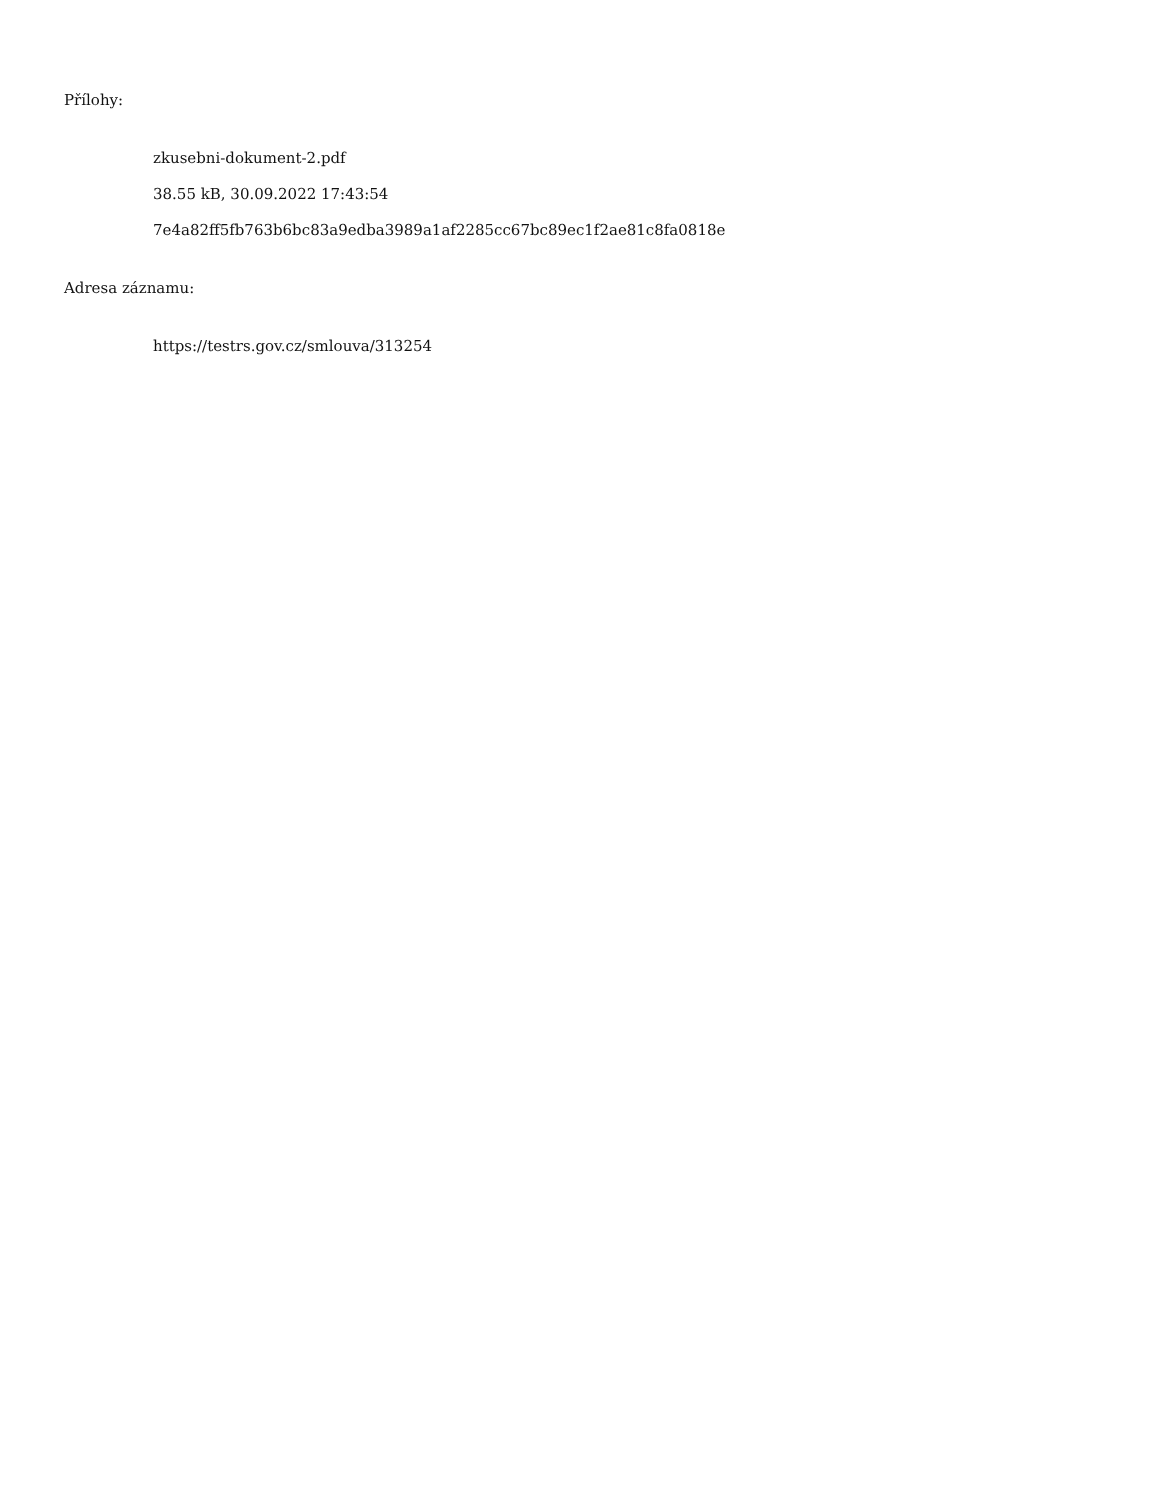Přílohy:
zkusebni-dokument-2.pdf
38.55 kB, 30.09.2022 17:43:54
7e4a82ff5fb763b6bc83a9edba3989a1af2285cc67bc89ec1f2ae81c8fa0818e
Adresa záznamu:
https://testrs.gov.cz/smlouva/313254